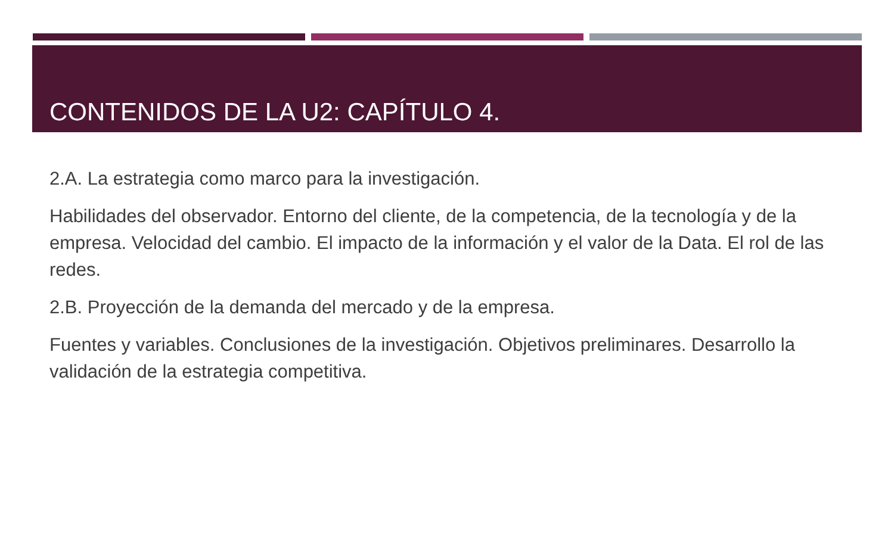CONTENIDOS DE LA U2: CAPÍTULO 4.
2.A. La estrategia como marco para la investigación.
Habilidades del observador. Entorno del cliente, de la competencia, de la tecnología y de la empresa. Velocidad del cambio. El impacto de la información y el valor de la Data. El rol de las redes.
2.B. Proyección de la demanda del mercado y de la empresa.
Fuentes y variables. Conclusiones de la investigación. Objetivos preliminares. Desarrollo la validación de la estrategia competitiva.